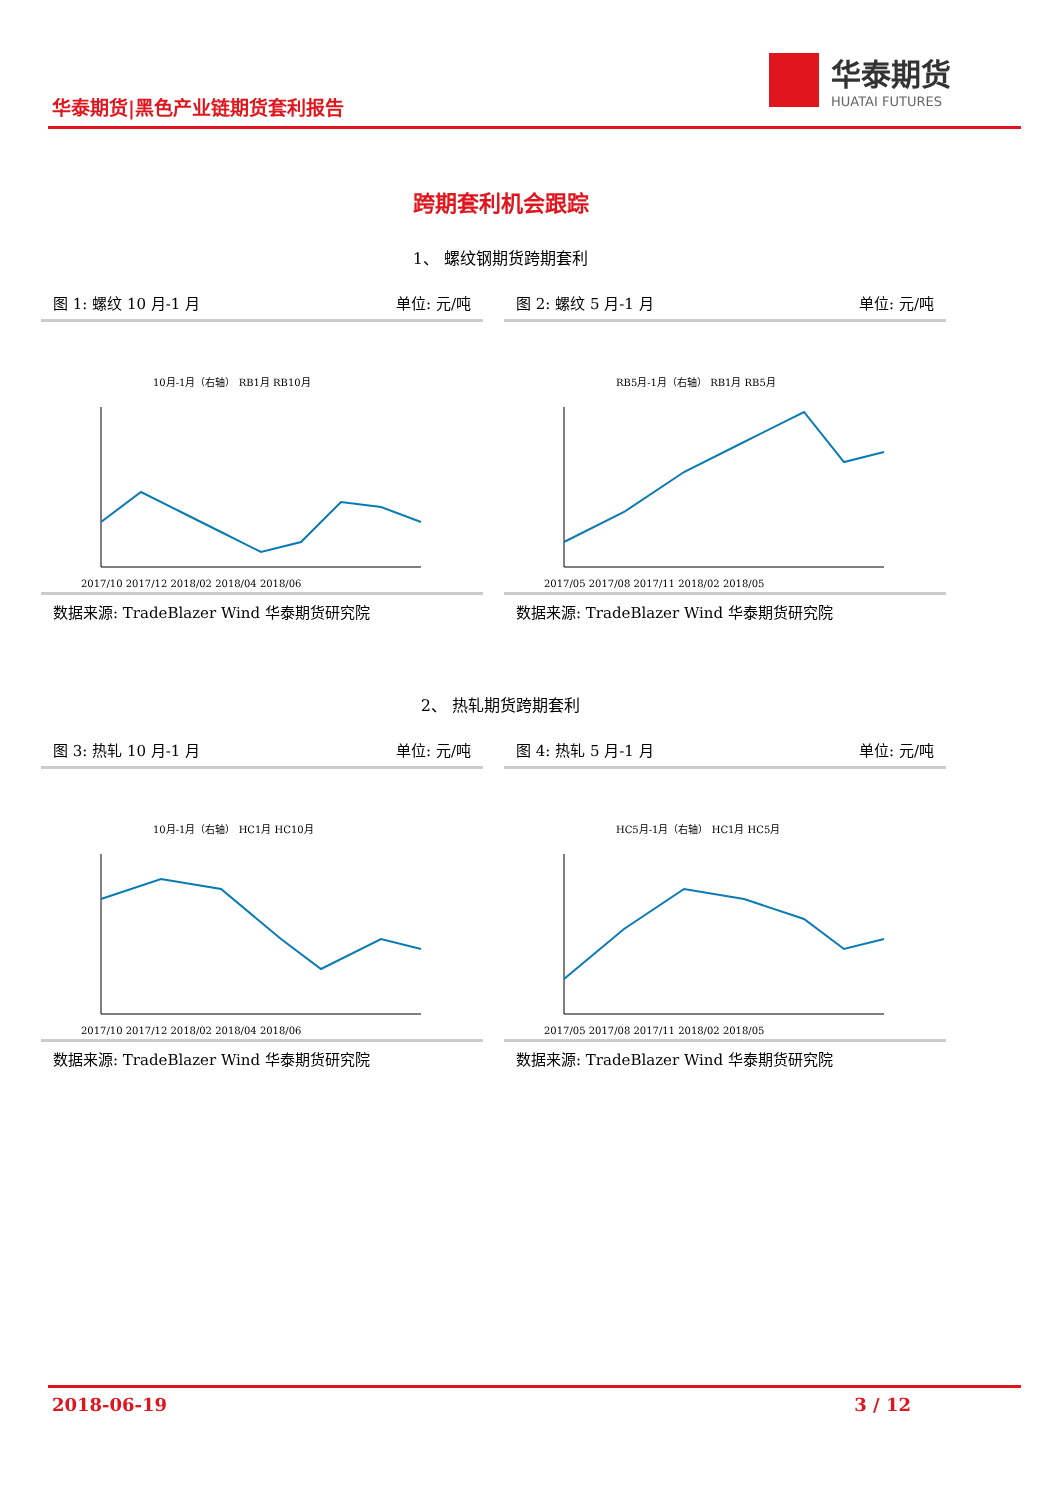华泰期货|黑色产业链期货套利报告
华泰期货
HUATAI FUTURES
跨期套利机会跟踪
1、 螺纹钢期货跨期套利
2、 热轧期货跨期套利
图 1: 螺纹 10 月-1 月 单位: 元/吨
10月-1月（右轴） RB1月 RB10月
2017/10 2017/12 2018/02 2018/04 2018/06
数据来源: TradeBlazer Wind 华泰期货研究院
图 2: 螺纹 5 月-1 月 单位: 元/吨
RB5月-1月（右轴） RB1月 RB5月
2017/05 2017/08 2017/11 2018/02 2018/05
数据来源: TradeBlazer Wind 华泰期货研究院
图 3: 热轧 10 月-1 月 单位: 元/吨
10月-1月（右轴） HC1月 HC10月
2017/10 2017/12 2018/02 2018/04 2018/06
数据来源: TradeBlazer Wind 华泰期货研究院
图 4: 热轧 5 月-1 月 单位: 元/吨
HC5月-1月（右轴） HC1月 HC5月
2017/05 2017/08 2017/11 2018/02 2018/05
数据来源: TradeBlazer Wind 华泰期货研究院
2018-06-19 3 / 12